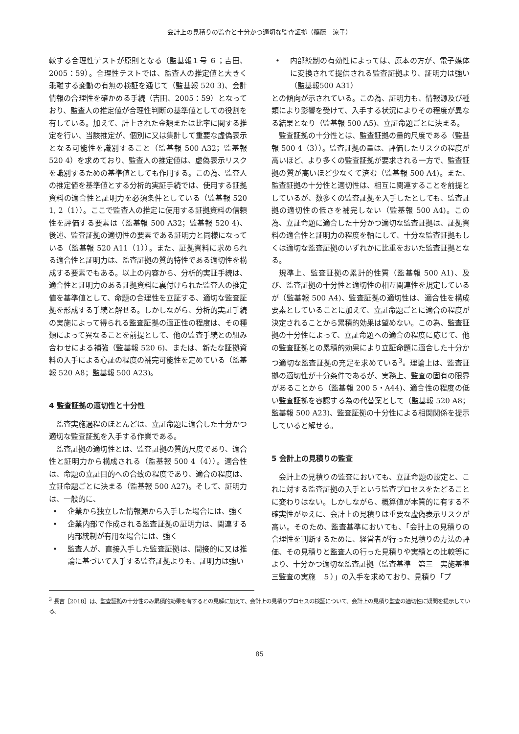会計上の見積りの監査と十分かつ適切な監査証拠（篠藤　涼子）
較する合理性テストが原則となる（監基報１号 ６；吉田、2005：59）。合理性テストでは、監査人の推定値と大きく乖離する変動の有無の検証を通じて（監基報 520 3)、会計情報の合理性を確かめる手続（吉田、2005：59）となっており、監査人の推定値が合理性判断の基準値としての役割を有している。加えて、計上された金額または比率に関する推定を行い、当該推定が、個別に又は集計して重要な虚偽表示となる可能性を識別すること（監基報 500 A32；監基報 520 4）を求めており、監査人の推定値は、虚偽表示リスクを識別するための基準値としても作用する。この為、監査人の推定値を基準値とする分析的実証手続では、使用する証拠資料の適合性と証明力を必須条件としている（監基報 520 1, 2（1））。ここで監査人の推定に使用する証拠資料の信頼性を評価する要素は（監基報 500 A32；監基報 520 4)、後述、監査証拠の適切性の要素である証明力と同様になっている（監基報 520 A11（1））。また、証拠資料に求められる適合性と証明力は、監査証拠の質的特性である適切性を構成する要素でもある。以上の内容から、分析的実証手続は、適合性と証明力のある証拠資料に裏付けられた監査人の推定値を基準値として、命題の合理性を立証する、適切な監査証拠を形成する手続と解せる。しかしながら、分析的実証手続の実施によって得られる監査証拠の適正性の程度は、その種類によって異なることを前提として、他の監査手続との組み合わせによる補強（監基報 520 6)、または、新たな証拠資料の入手による心証の程度の補完可能性を定めている（監基報 520 A8；監基報 500 A23)。
4 監査証拠の適切性と十分性
監査実施過程のほとんどは、立証命題に適合した十分かつ適切な監査証拠を入手する作業である。
監査証拠の適切性とは、監査証拠の質的尺度であり、適合性と証明力から構成される（監基報 500 4（4））。適合性は、命題の立証目的への合致の程度であり、適合の程度は、立証命題ごとに決まる（監基報 500 A27)。そして、証明力は、一般的に、
• 企業から独立した情報源から入手した場合には、強く
• 企業内部で作成される監査証拠の証明力は、関連する内部統制が有用な場合には、強く
• 監査人が、直接入手した監査証拠は、間接的に又は推論に基づいて入手する監査証拠よりも、証明力は強い
• 内部統制の有効性によっては、原本の方が、電子媒体に変換されて提供される監査証拠より、証明力は強い（監基報500 A31）
との傾向が示されている。この為、証明力も、情報源及び種類により影響を受けて、入手する状況によりその程度が異なる結果となり（監基報 500 A5)、立証命題ごとに決まる。
監査証拠の十分性とは、監査証拠の量的尺度である（監基報 500 4（3））。監査証拠の量は、評価したリスクの程度が高いほど、より多くの監査証拠が要求される一方で、監査証拠の質が高いほど少なくて済む（監基報 500 A4)。また、監査証拠の十分性と適切性は、相互に関連することを前提としているが、数多くの監査証拠を入手したとしても、監査証拠の適切性の低さを補完しない（監基報 500 A4)。この為、立証命題に適合した十分かつ適切な監査証拠は、証拠資料の適合性と証明力の程度を軸にして、十分な監査証拠もしくは適切な監査証拠のいずれかに比重をおいた監査証拠となる。
規準上、監査証拠の累計的性質（監基報 500 A1)、及び、監査証拠の十分性と適切性の相互関連性を規定しているが（監基報 500 A4)、監査証拠の適切性は、適合性を構成要素としていることに加えて、立証命題ごとに適合の程度が決定されることから累積的効果は望めない。この為、監査証拠の十分性によって、立証命題への適合の程度に応じて、他の監査証拠との累積的効果により立証命題に適合した十分かつ適切な監査証拠の充足を求めている<sup>3</sup>。理論上は、監査証拠の適切性が十分条件であるが、実務上、監査の固有の限界があることから（監基報 200 5・A44)、適合性の程度の低い監査証拠を容認する為の代替案として（監基報 520 A8；監基報 500 A23)、監査証拠の十分性による相関関係を提示していると解せる。
5 会計上の見積りの監査
会計上の見積りの監査においても、立証命題の設定と、これに対する監査証拠の入手という監査プロセスをたどることに変わりはない。しかしながら、概算値が本質的に有する不確実性がゆえに、会計上の見積りは重要な虚偽表示リスクが高い。そのため、監査基準においても、「会計上の見積りの合理性を判断するために、経営者が行った見積りの方法の評価、その見積りと監査人の行った見積りや実績との比較等により、十分かつ適切な監査証拠（監査基準　第三　実施基準　三監査の実施　５）」の入手を求めており、見積り「プ
<sup>3</sup> 長吉［2018］は、監査証拠の十分性のみ累積的効果を有するとの見解に加えて、会計上の見積りプロセスの検証について、会計上の見積り監査の適切性に疑問を提示している。
85